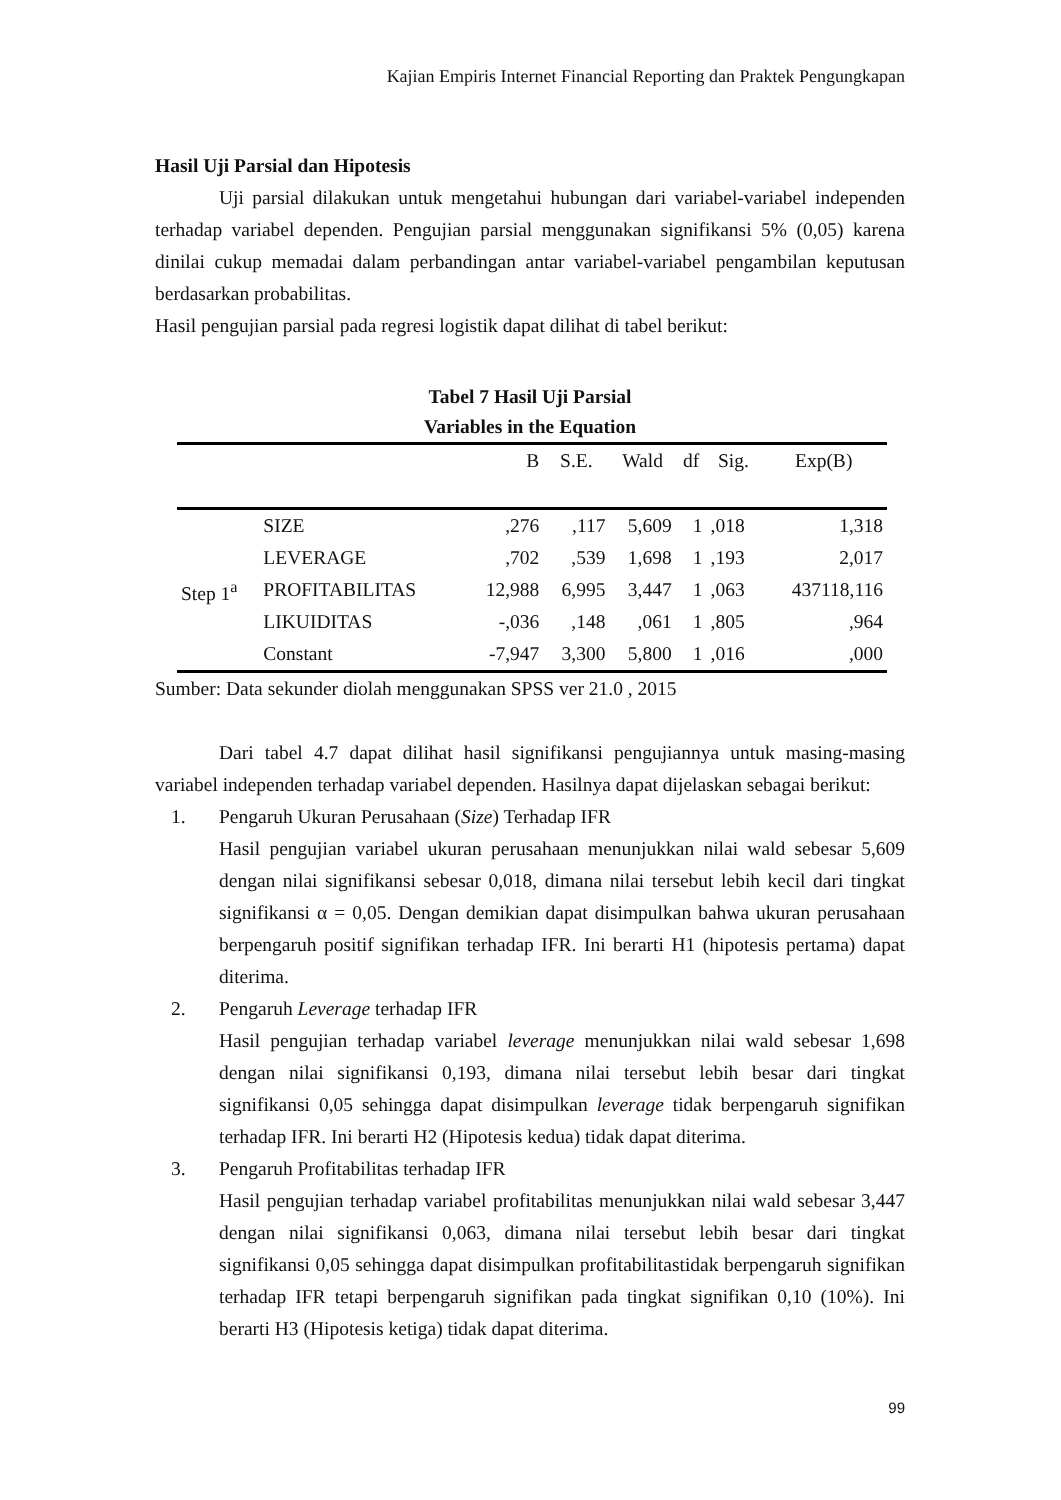Kajian Empiris Internet Financial Reporting dan Praktek Pengungkapan
Hasil Uji Parsial dan Hipotesis
Uji parsial dilakukan untuk mengetahui hubungan dari variabel-variabel independen terhadap variabel dependen. Pengujian parsial menggunakan signifikansi 5% (0,05) karena dinilai cukup memadai dalam perbandingan antar variabel-variabel pengambilan keputusan berdasarkan probabilitas.
Hasil pengujian parsial pada regresi logistik dapat dilihat di tabel berikut:
Tabel 7 Hasil Uji Parsial
Variables in the Equation
| | | B | S.E. | Wald | df | Sig. | Exp(B) |
| --- | --- | --- | --- | --- | --- | --- | --- |
| Step 1<sup>a</sup> | SIZE | ,276 | ,117 | 5,609 | 1 | ,018 | 1,318 |
| | LEVERAGE | ,702 | ,539 | 1,698 | 1 | ,193 | 2,017 |
| | PROFITABILITAS | 12,988 | 6,995 | 3,447 | 1 | ,063 | 437118,116 |
| | LIKUIDITAS | -,036 | ,148 | ,061 | 1 | ,805 | ,964 |
| | Constant | -7,947 | 3,300 | 5,800 | 1 | ,016 | ,000 |
Sumber: Data sekunder diolah menggunakan SPSS ver 21.0 , 2015
Dari tabel 4.7 dapat dilihat hasil signifikansi pengujiannya untuk masing-masing variabel independen terhadap variabel dependen. Hasilnya dapat dijelaskan sebagai berikut:
1. Pengaruh Ukuran Perusahaan (Size) Terhadap IFR
Hasil pengujian variabel ukuran perusahaan menunjukkan nilai wald sebesar 5,609 dengan nilai signifikansi sebesar 0,018, dimana nilai tersebut lebih kecil dari tingkat signifikansi α = 0,05. Dengan demikian dapat disimpulkan bahwa ukuran perusahaan berpengaruh positif signifikan terhadap IFR. Ini berarti H1 (hipotesis pertama) dapat diterima.
2. Pengaruh Leverage terhadap IFR
Hasil pengujian terhadap variabel leverage menunjukkan nilai wald sebesar 1,698 dengan nilai signifikansi 0,193, dimana nilai tersebut lebih besar dari tingkat signifikansi 0,05 sehingga dapat disimpulkan leverage tidak berpengaruh signifikan terhadap IFR. Ini berarti H2 (Hipotesis kedua) tidak dapat diterima.
3. Pengaruh Profitabilitas terhadap IFR
Hasil pengujian terhadap variabel profitabilitas menunjukkan nilai wald sebesar 3,447 dengan nilai signifikansi 0,063, dimana nilai tersebut lebih besar dari tingkat signifikansi 0,05 sehingga dapat disimpulkan profitabilitastidak berpengaruh signifikan terhadap IFR tetapi berpengaruh signifikan pada tingkat signifikan 0,10 (10%). Ini berarti H3 (Hipotesis ketiga) tidak dapat diterima.
99